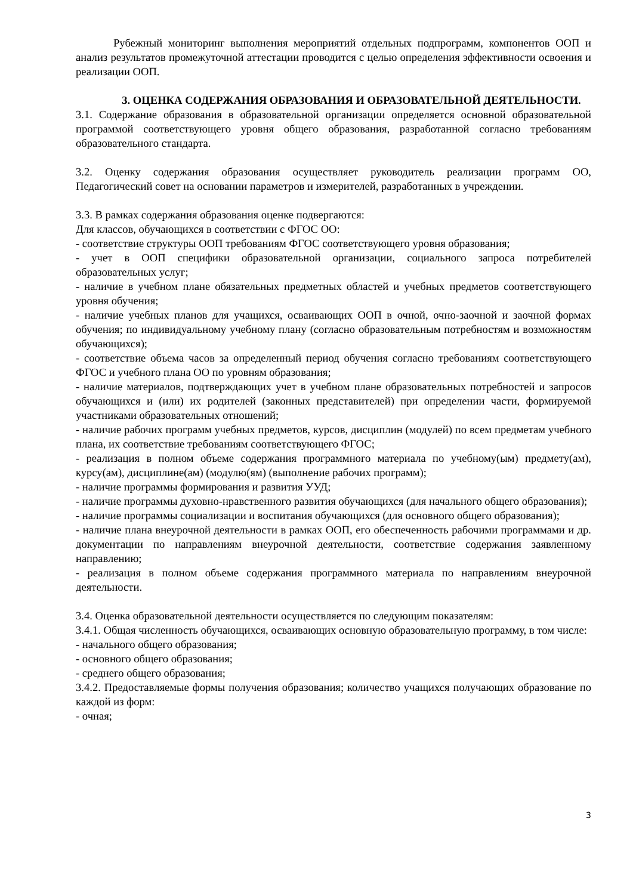Рубежный мониторинг выполнения мероприятий отдельных подпрограмм, компонентов ООП и анализ результатов промежуточной аттестации проводится с целью определения эффективности освоения и реализации ООП.
3. ОЦЕНКА СОДЕРЖАНИЯ ОБРАЗОВАНИЯ И ОБРАЗОВАТЕЛЬНОЙ ДЕЯТЕЛЬНОСТИ.
3.1. Содержание образования в образовательной организации определяется основной образовательной программой соответствующего уровня общего образования, разработанной согласно требованиям образовательного стандарта.
3.2. Оценку содержания образования осуществляет руководитель реализации программ ОО, Педагогический совет на основании параметров и измерителей, разработанных в учреждении.
3.3. В рамках содержания образования оценке подвергаются:
Для классов, обучающихся в соответствии с ФГОС ОО:
- соответствие структуры ООП требованиям ФГОС соответствующего уровня образования;
- учет в ООП специфики образовательной организации, социального запроса потребителей образовательных услуг;
- наличие в учебном плане обязательных предметных областей и учебных предметов соответствующего уровня обучения;
- наличие учебных планов для учащихся, осваивающих ООП в очной, очно-заочной и заочной формах обучения; по индивидуальному учебному плану (согласно образовательным потребностям и возможностям обучающихся);
- соответствие объема часов за определенный период обучения согласно требованиям соответствующего ФГОС и учебного плана ОО по уровням образования;
- наличие материалов, подтверждающих учет в учебном плане образовательных потребностей и запросов обучающихся и (или) их родителей (законных представителей) при определении части, формируемой участниками образовательных отношений;
- наличие рабочих программ учебных предметов, курсов, дисциплин (модулей) по всем предметам учебного плана, их соответствие требованиям соответствующего ФГОС;
- реализация в полном объеме содержания программного материала по учебному(ым) предмету(ам), курсу(ам), дисциплине(ам) (модулю(ям) (выполнение рабочих программ);
- наличие программы формирования и развития УУД;
- наличие программы духовно-нравственного развития обучающихся (для начального общего образования);
- наличие программы социализации и воспитания обучающихся (для основного общего образования);
- наличие плана внеурочной деятельности в рамках ООП, его обеспеченность рабочими программами и др. документации по направлениям внеурочной деятельности, соответствие содержания заявленному направлению;
- реализация в полном объеме содержания программного материала по направлениям внеурочной деятельности.
3.4. Оценка образовательной деятельности осуществляется по следующим показателям:
3.4.1. Общая численность обучающихся, осваивающих основную образовательную программу, в том числе:
- начального общего образования;
- основного общего образования;
- среднего общего образования;
3.4.2. Предоставляемые формы получения образования; количество учащихся получающих образование по каждой из форм:
- очная;
3